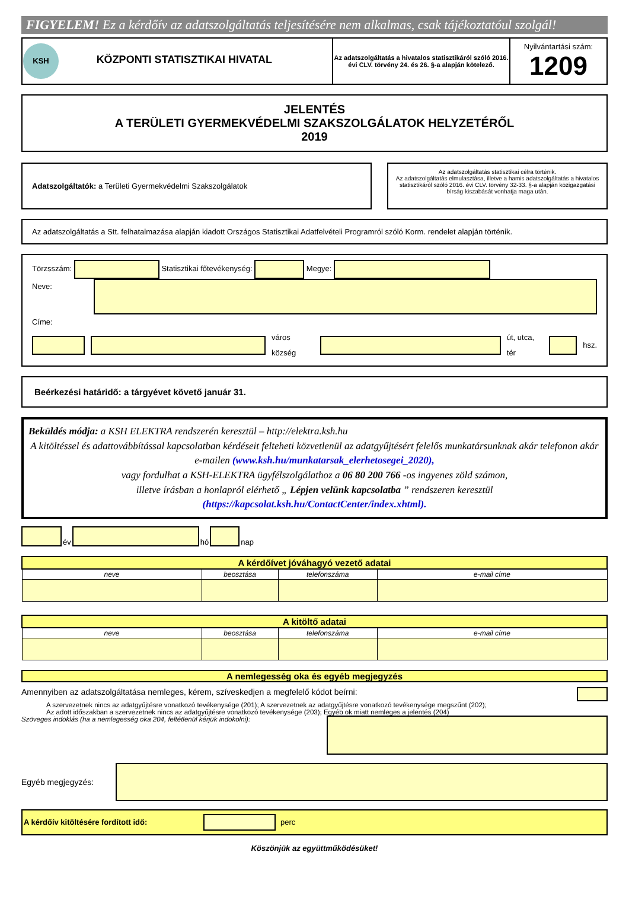FIGYELEM! Ez a kérdőív az adatszolgáltatás teljesítésére nem alkalmas, csak tájékoztatóul szolgál!
| KSH KÖZPONTI STATISZTIKAI HIVATAL | Az adatszolgáltatás a hivatalos statisztikáról szóló 2016. évi CLV. törvény 24. és 26. §-a alapján kötelező. | Nyilvántartási szám: 1209 |
JELENTÉS
A TERÜLETI GYERMEKVÉDELMI SZAKSZOLGÁLATOK HELYZETÉRŐL
2019
Adatszolgáltatók: a Területi Gyermekvédelmi Szakszolgálatok
Az adatszolgáltatás statisztikai célra történik.
Az adatszolgáltatás elmulasztása, illetve a hamis adatszolgáltatás a hivatalos statisztikáról szóló 2016. évi CLV. törvény 32-33. §-a alapján közigazgatási bírság kiszabását vonhatja maga után.
Az adatszolgáltatás a Stt. felhatalmazása alapján kiadott Országos Statisztikai Adatfelvételi Programról szóló Korm. rendelet alapján történik.
Törzsszám: Statisztikai főtevékenység: Megye:
Neve:
Címe:
város község út, utca, tér hsz.
Beérkezési határidő: a tárgyévet követő január 31.
Beküldés módja: a KSH ELEKTRA rendszerén keresztül – http://elektra.ksh.hu
A kitöltéssel és adattovábbítással kapcsolatban kérdéseit felteheti közvetlenül az adatgyűjtésért felelős munkatársunknak akár telefonon akár e-mailen (www.ksh.hu/munkatarsak_elerhetosegei_2020),
vagy fordulhat a KSH-ELEKTRA ügyfélszolgálathoz a 06 80 200 766 -os ingyenes zöld számon,
illetve írásban a honlapról elérhető „ Lépjen velünk kapcsolatba ” rendszeren keresztül
(https://kapcsolat.ksh.hu/ContactCenter/index.xhtml).
év hó nap
| A kérdőívet jóváhagyó vezető adatai | | | |
| --- | --- | --- | --- |
| neve | beosztása | telefonszáma | e-mail címe |
| A kitöltő adatai | | | |
| --- | --- | --- | --- |
| neve | beosztása | telefonszáma | e-mail címe |
A nemlegesség oka és egyéb megjegyzés
Amennyiben az adatszolgáltatása nemleges, kérem, szíveskedjen a megfelelő kódot beírni:
A szervezetnek nincs az adatgyűjtésre vonatkozó tevékenysége (201); A szervezetnek az adatgyűjtésre vonatkozó tevékenysége megszűnt (202);
Az adott időszakban a szervezetnek nincs az adatgyűjtésre vonatkozó tevékenysége (203); Egyéb ok miatt nemleges a jelentés (204)
Szöveges indoklás (ha a nemlegesség oka 204, feltétlenül kérjük indokolni):
Egyéb megjegyzés:
A kérdőív kitöltésére fordított idő: perc
Köszönjük az együttműködésüket!